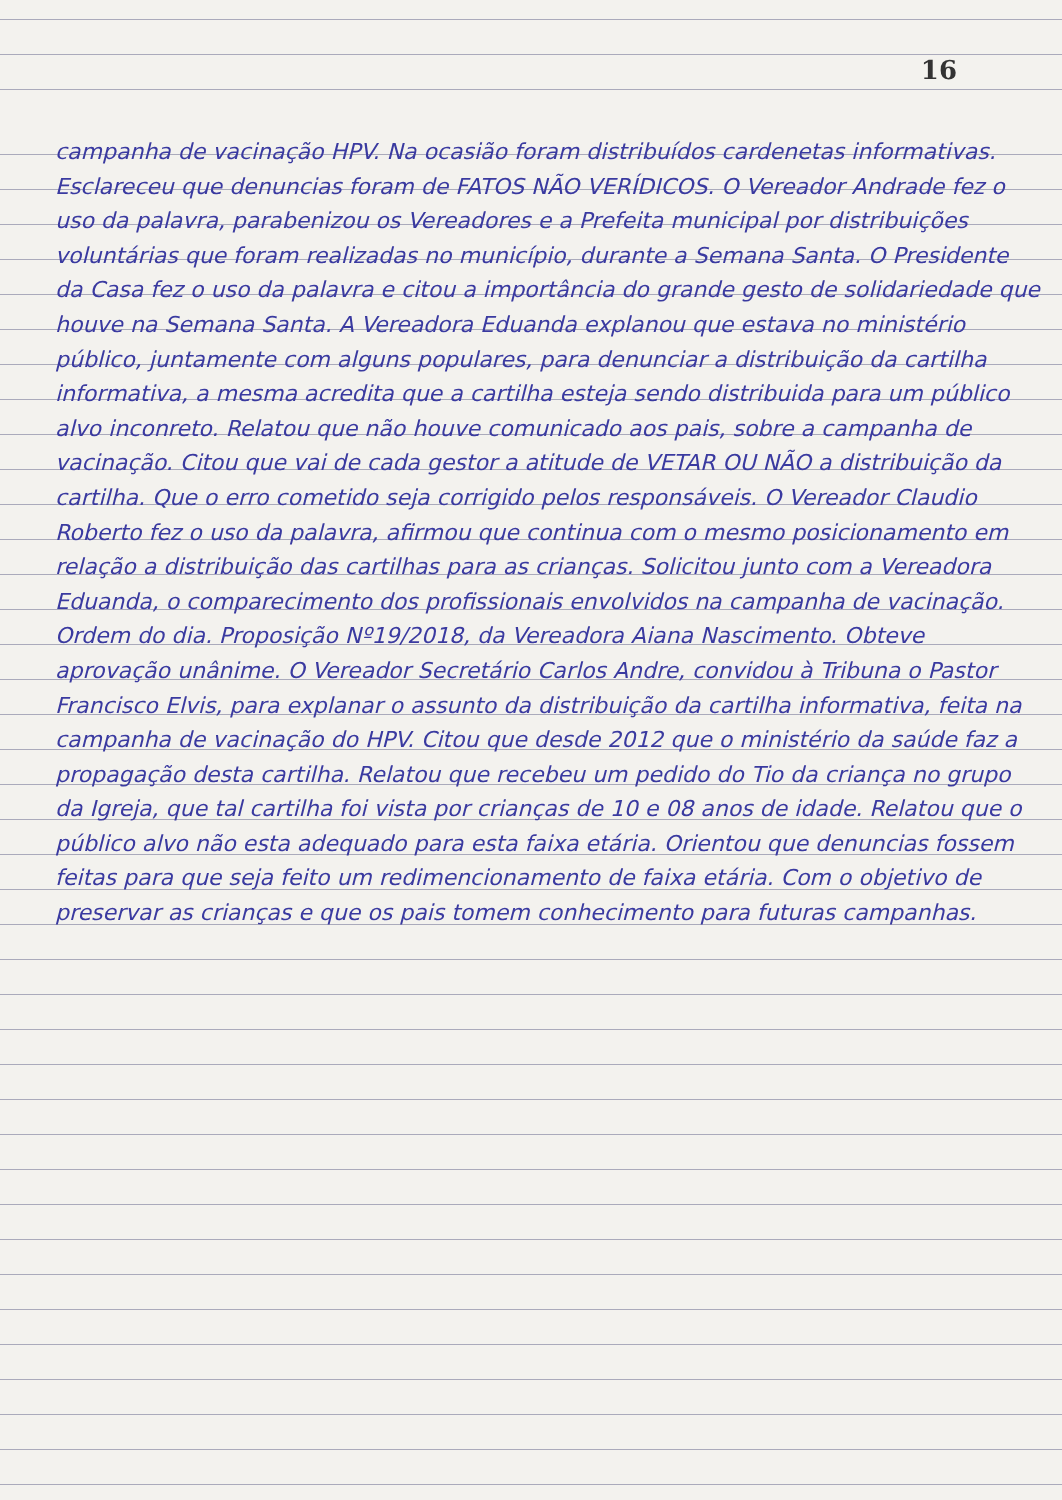16
campanha de vacinação HPV. Na ocasião foram distribuídos cardenetas informativas. Esclareceu que denuncias foram de FATOS NÃO VERÍDICOS. O Vereador Andrade fez o uso da palavra, parabenizou os Vereadores e a Prefeita municipal por distribuições voluntárias que foram realizadas no município, durante a Semana Santa. O Presidente da Casa fez o uso da palavra e citou a importância do grande gesto de solidariedade que houve na Semana Santa. A Vereadora Eduanda explanou que estava no ministério público, juntamente com alguns populares, para denunciar a distribuição da cartilha informativa, a mesma acredita que a cartilha esteja sendo distribuida para um público alvo inconreto. Relatou que não houve comunicado aos pais, sobre a campanha de vacinação. Citou que vai de cada gestor a atitude de VETAR OU NÃO a distribuição da cartilha. Que o erro cometido seja corrigido pelos responsáveis. O Vereador Claudio Roberto fez o uso da palavra, afirmou que continua com o mesmo posicionamento em relação a distribuição das cartilhas para as crianças. Solicitou junto com a Vereadora Eduanda, o comparecimento dos profissionais envolvidos na campanha de vacinação. Ordem do dia. Proposição Nº19/2018, da Vereadora Aiana Nascimento. Obteve aprovação unânime. O Vereador Secretário Carlos Andre, convidou à Tribuna o Pastor Francisco Elvis, para explanar o assunto da distribuição da cartilha informativa, feita na campanha de vacinação do HPV. Citou que desde 2012 que o ministério da saúde faz a propagação desta cartilha. Relatou que recebeu um pedido do Tio da criança no grupo da Igreja, que tal cartilha foi vista por crianças de 10 e 08 anos de idade. Relatou que o público alvo não esta adequado para esta faixa etária. Orientou que denuncias fossem feitas para que seja feito um redimencionamento de faixa etária. Com o objetivo de preservar as crianças e que os pais tomem conhecimento para futuras campanhas.